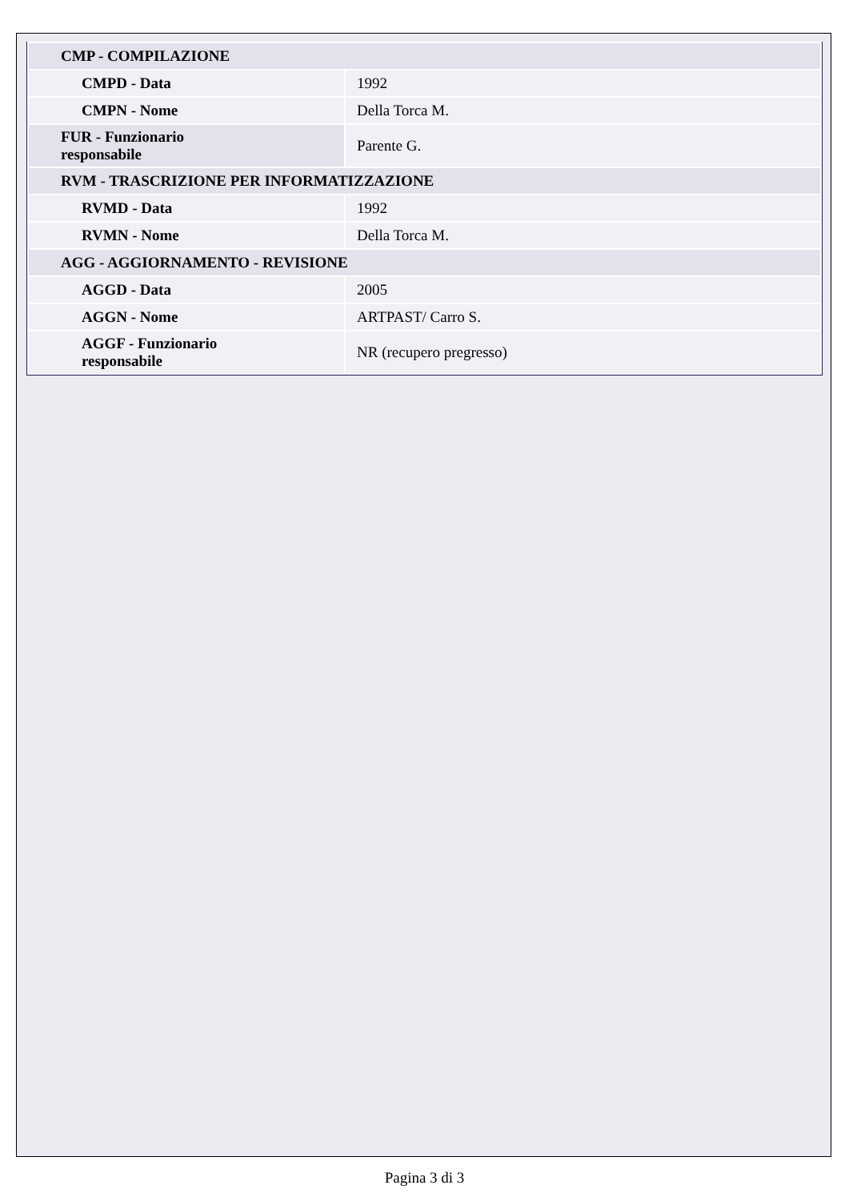| CMP - COMPILAZIONE | |
| CMPD - Data | 1992 |
| CMPN - Nome | Della Torca M. |
| FUR - Funzionario responsabile | Parente G. |
| RVM - TRASCRIZIONE PER INFORMATIZZAZIONE | |
| RVMD - Data | 1992 |
| RVMN - Nome | Della Torca M. |
| AGG - AGGIORNAMENTO - REVISIONE | |
| AGGD - Data | 2005 |
| AGGN - Nome | ARTPAST/ Carro S. |
| AGGF - Funzionario responsabile | NR (recupero pregresso) |
Pagina 3 di 3